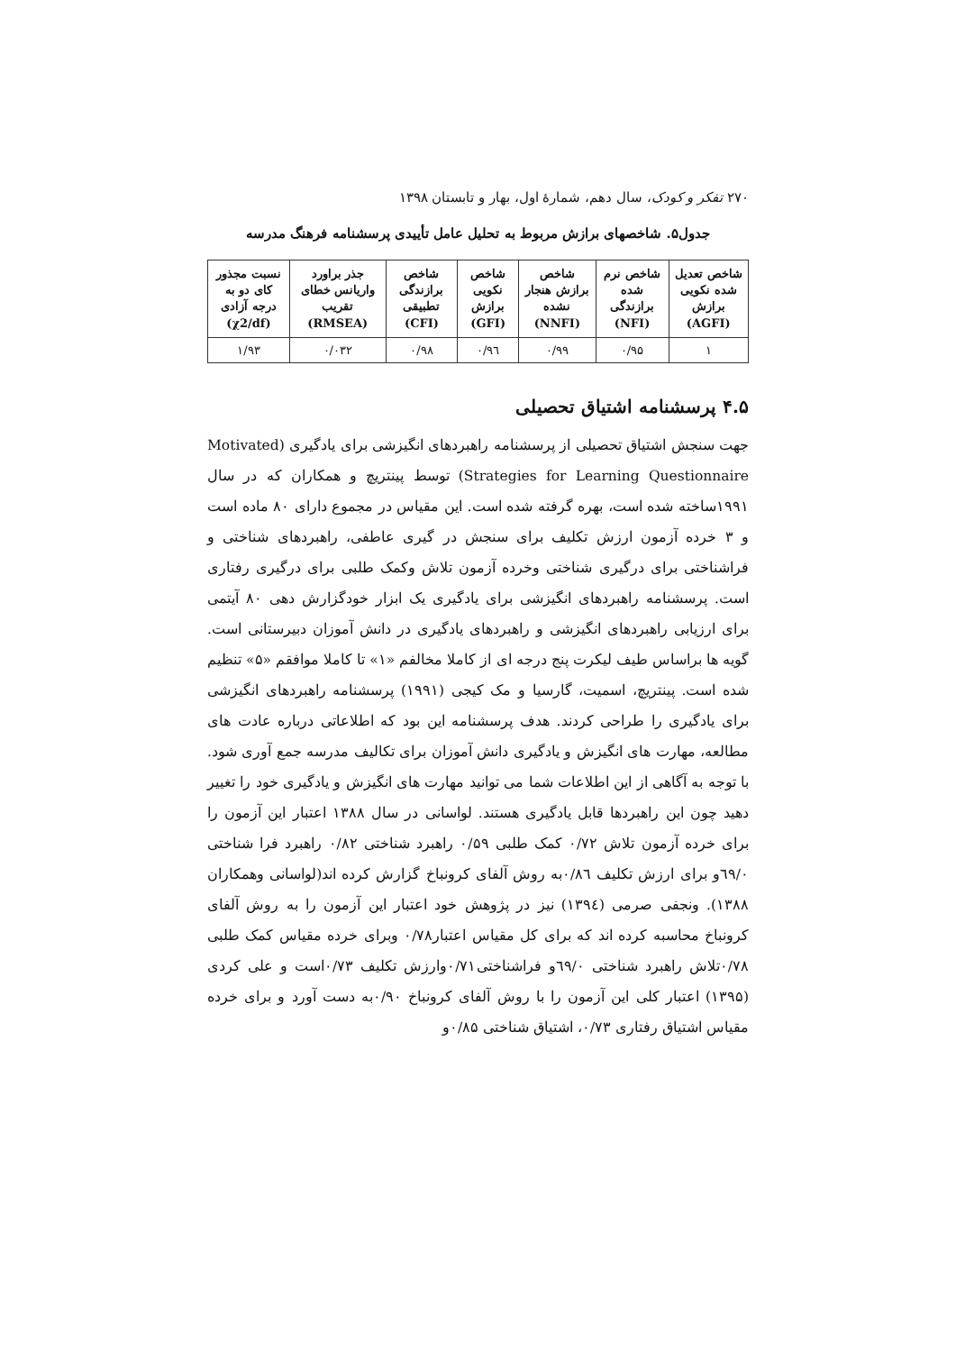۲۷۰ تفکر و کودک، سال دهم، شمارهٔ اول، بهار و تابستان ۱۳۹۸
جدول۵. شاخصهای برازش مربوط به تحلیل عامل تأییدی پرسشنامه فرهنگ مدرسه
| شاخص تعدیل شده نکویی برازش (AGFI) | شاخص نرم شده برازندگی (NFI) | شاخص برازش هنجار نشده (NNFI) | شاخص نکویی برازش (GFI) | شاخص برازندگی تطبیقی (CFI) | جذر براورد واریانس خطای تقریب (RMSEA) | نسبت مجذور کای دو به درجه آزادی (χ2/df) |
| --- | --- | --- | --- | --- | --- | --- |
| ۱ | ۰/۹۵ | ۰/۹۹ | ۰/۹٦ | ۰/۹۸ | ۰/۰۳۲ | ۱/۹۳ |
۴.۵ پرسشنامه اشتیاق تحصیلی
جهت سنجش اشتیاق تحصیلی از پرسشنامه راهبردهای انگیزشی برای یادگیری (Motivated Strategies for Learning Questionnaire) توسط پینتریچ و همکاران که در سال ۱۹۹۱ساخته شده است، بهره گرفته شده است. این مقیاس در مجموع دارای ۸۰ ماده است و ۳ خرده آزمون ارزش تکلیف برای سنجش در گیری عاطفی، راهبردهای شناختی و فراشناختی برای درگیری شناختی وخرده آزمون تلاش وکمک طلبی برای درگیری رفتاری است. پرسشنامه راهبردهای انگیزشی برای یادگیری یک ابزار خودگزارش دهی ۸۰ آیتمی برای ارزیابی راهبردهای انگیزشی و راهبردهای یادگیری در دانش آموزان دبیرستانی است. گویه ها براساس طیف لیکرت پنج درجه ای از کاملا مخالفم «۱» تا کاملا موافقم «۵» تنظیم شده است. پینتریچ، اسمیت، گارسیا و مک کیجی (۱۹۹۱) پرسشنامه راهبردهای انگیزشی برای یادگیری را طراحی کردند. هدف پرسشنامه این بود که اطلاعاتی درباره عادت های مطالعه، مهارت های انگیزش و یادگیری دانش آموزان برای تکالیف مدرسه جمع آوری شود. با توجه به آگاهی از این اطلاعات شما می توانید مهارت های انگیزش و یادگیری خود را تغییر دهید چون این راهبردها قابل یادگیری هستند. لواسانی در سال ۱۳۸۸ اعتبار این آزمون را برای خرده آزمون تلاش ۰/۷۲ کمک طلبی ۰/۵۹ راهبرد شناختی ۰/۸۲ راهبرد فرا شناختی ٦۹/۰و برای ارزش تکلیف ۰/۸٦به روش آلفای کرونباخ گزارش کرده اند(لواسانی وهمکاران ۱۳۸۸). ونجفی صرمی (۱۳۹٤) نیز در پژوهش خود اعتبار این آزمون را به روش آلفای کرونباخ محاسبه کرده اند که برای کل مقیاس اعتبار۰/۷۸ وبرای خرده مقیاس کمک طلبی ۰/۷۸تلاش راهبرد شناختی ٦۹/۰و فراشناختی۰/۷۱وارزش تکلیف ۰/۷۳است و علی کردی (۱۳۹۵) اعتبار کلی این آزمون را با روش آلفای کرونباخ ۰/۹۰به دست آورد و برای خرده مقیاس اشتیاق رفتاری ۰/۷۳، اشتیاق شناختی ۰/۸۵و